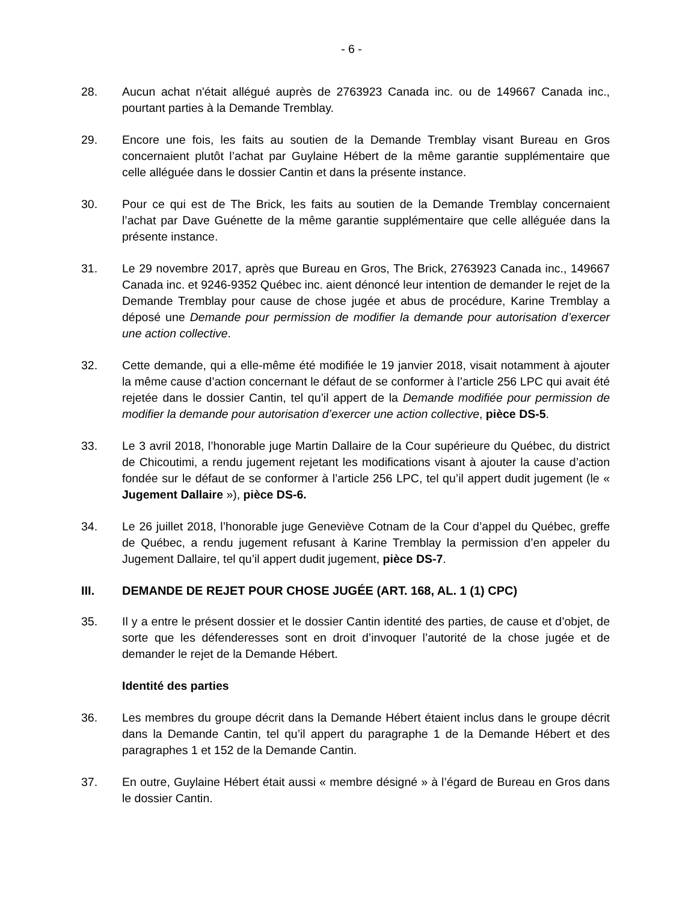- 6 -
28. Aucun achat n'était allégué auprès de 2763923 Canada inc. ou de 149667 Canada inc., pourtant parties à la Demande Tremblay.
29. Encore une fois, les faits au soutien de la Demande Tremblay visant Bureau en Gros concernaient plutôt l’achat par Guylaine Hébert de la même garantie supplémentaire que celle alléguée dans le dossier Cantin et dans la présente instance.
30. Pour ce qui est de The Brick, les faits au soutien de la Demande Tremblay concernaient l’achat par Dave Guénette de la même garantie supplémentaire que celle alléguée dans la présente instance.
31. Le 29 novembre 2017, après que Bureau en Gros, The Brick, 2763923 Canada inc., 149667 Canada inc. et 9246-9352 Québec inc. aient dénoncé leur intention de demander le rejet de la Demande Tremblay pour cause de chose jugée et abus de procédure, Karine Tremblay a déposé une Demande pour permission de modifier la demande pour autorisation d’exercer une action collective.
32. Cette demande, qui a elle-même été modifiée le 19 janvier 2018, visait notamment à ajouter la même cause d’action concernant le défaut de se conformer à l’article 256 LPC qui avait été rejetée dans le dossier Cantin, tel qu’il appert de la Demande modifiée pour permission de modifier la demande pour autorisation d’exercer une action collective, pièce DS-5.
33. Le 3 avril 2018, l’honorable juge Martin Dallaire de la Cour supérieure du Québec, du district de Chicoutimi, a rendu jugement rejetant les modifications visant à ajouter la cause d’action fondée sur le défaut de se conformer à l’article 256 LPC, tel qu’il appert dudit jugement (le « Jugement Dallaire »), pièce DS-6.
34. Le 26 juillet 2018, l’honorable juge Geneviève Cotnam de la Cour d’appel du Québec, greffe de Québec, a rendu jugement refusant à Karine Tremblay la permission d’en appeler du Jugement Dallaire, tel qu’il appert dudit jugement, pièce DS-7.
III. DEMANDE DE REJET POUR CHOSE JUGÉE (ART. 168, AL. 1 (1) CPC)
35. Il y a entre le présent dossier et le dossier Cantin identité des parties, de cause et d’objet, de sorte que les défenderesses sont en droit d’invoquer l’autorité de la chose jugée et de demander le rejet de la Demande Hébert.
Identité des parties
36. Les membres du groupe décrit dans la Demande Hébert étaient inclus dans le groupe décrit dans la Demande Cantin, tel qu’il appert du paragraphe 1 de la Demande Hébert et des paragraphes 1 et 152 de la Demande Cantin.
37. En outre, Guylaine Hébert était aussi « membre désigné » à l’égard de Bureau en Gros dans le dossier Cantin.